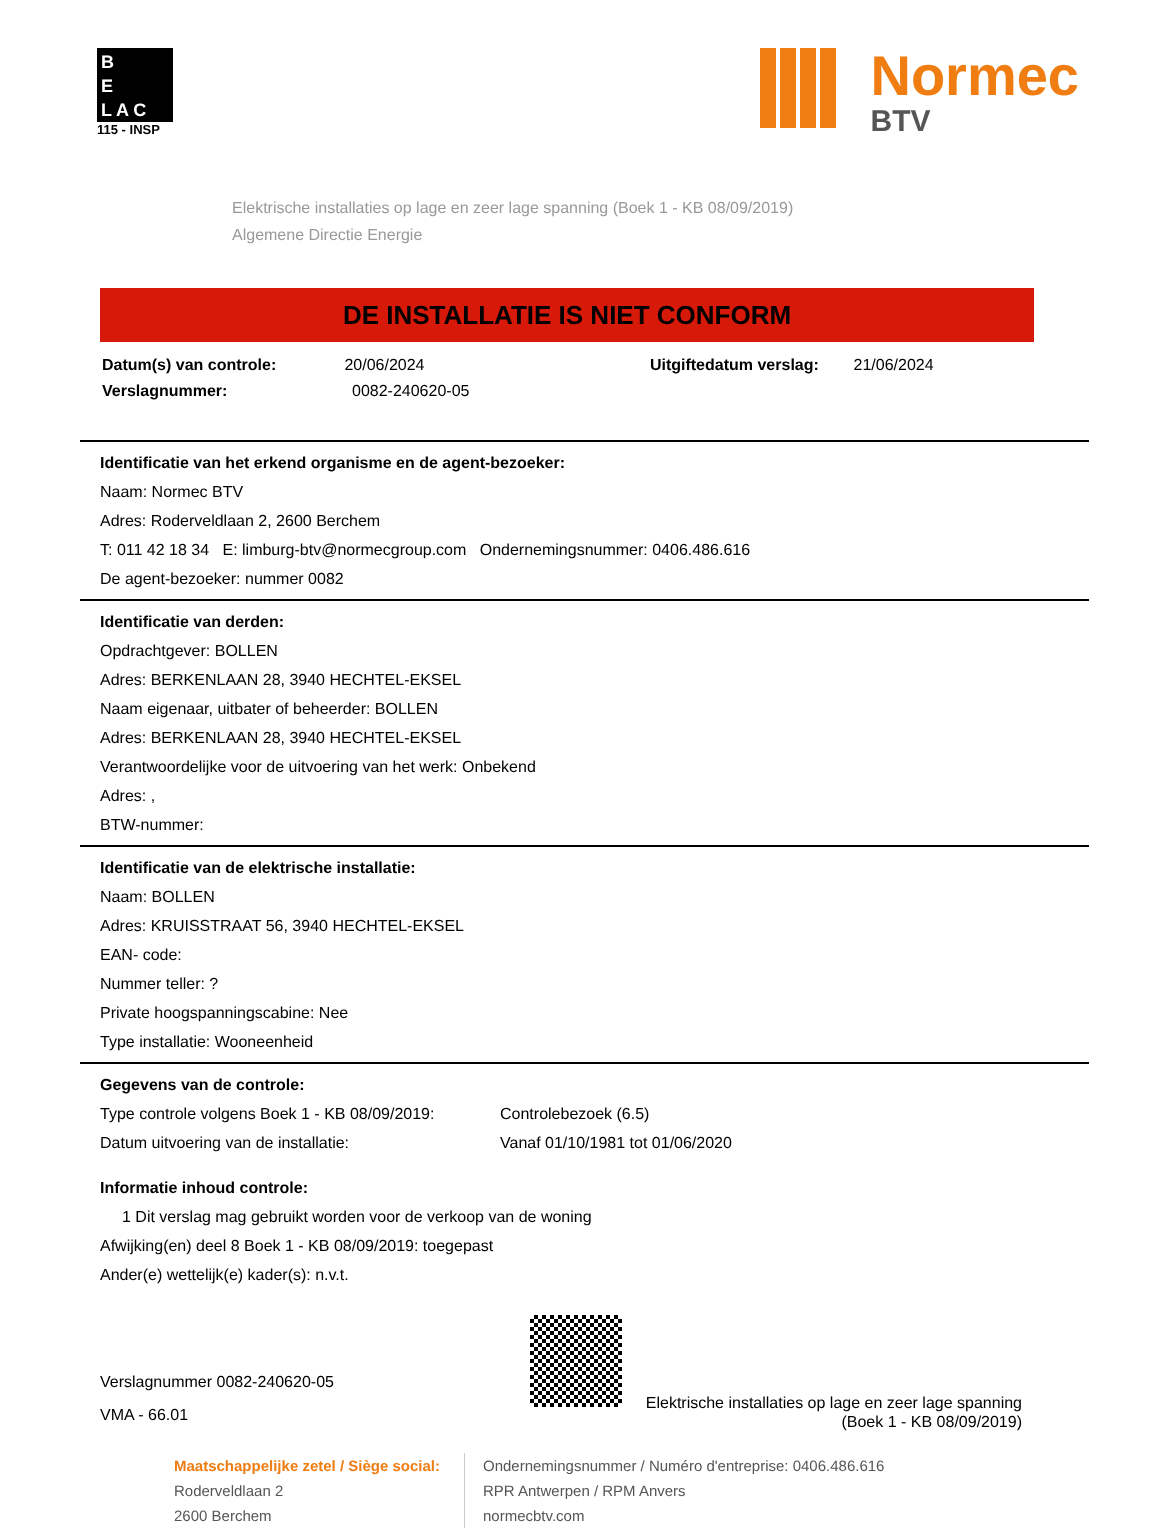B
E
L A C
115 - INSP
Normec
BTV
Elektrische installaties op lage en zeer lage spanning (Boek 1 - KB 08/09/2019)
Algemene Directie Energie
DE INSTALLATIE IS NIET CONFORM
Datum(s) van controle: 20/06/2024 Uitgiftedatum verslag: 21/06/2024
Verslagnummer: 0082-240620-05
Identificatie van het erkend organisme en de agent-bezoeker:
Naam: Normec BTV
Adres: Roderveldlaan 2, 2600 Berchem
T: 011 42 18 34 E: limburg-btv@normecgroup.com Ondernemingsnummer: 0406.486.616
De agent-bezoeker: nummer 0082
Identificatie van derden:
Opdrachtgever: BOLLEN
Adres: BERKENLAAN 28, 3940 HECHTEL-EKSEL
Naam eigenaar, uitbater of beheerder: BOLLEN
Adres: BERKENLAAN 28, 3940 HECHTEL-EKSEL
Verantwoordelijke voor de uitvoering van het werk: Onbekend
Adres: ,
BTW-nummer:
Identificatie van de elektrische installatie:
Naam: BOLLEN
Adres: KRUISSTRAAT 56, 3940 HECHTEL-EKSEL
EAN- code:
Nummer teller: ?
Private hoogspanningscabine: Nee
Type installatie: Wooneenheid
Gegevens van de controle:
Type controle volgens Boek 1 - KB 08/09/2019: Controlebezoek (6.5)
Datum uitvoering van de installatie: Vanaf 01/10/1981 tot 01/06/2020
Informatie inhoud controle:
1 Dit verslag mag gebruikt worden voor de verkoop van de woning
Afwijking(en) deel 8 Boek 1 - KB 08/09/2019: toegepast
Ander(e) wettelijk(e) kader(s): n.v.t.
Verslagnummer 0082-240620-05
VMA - 66.01
Elektrische installaties op lage en zeer lage spanning
(Boek 1 - KB 08/09/2019)
Maatschappelijke zetel / Siège social:
Roderveldlaan 2
2600 Berchem
Ondernemingsnummer / Numéro d'entreprise: 0406.486.616
RPR Antwerpen / RPM Anvers
normecbtv.com